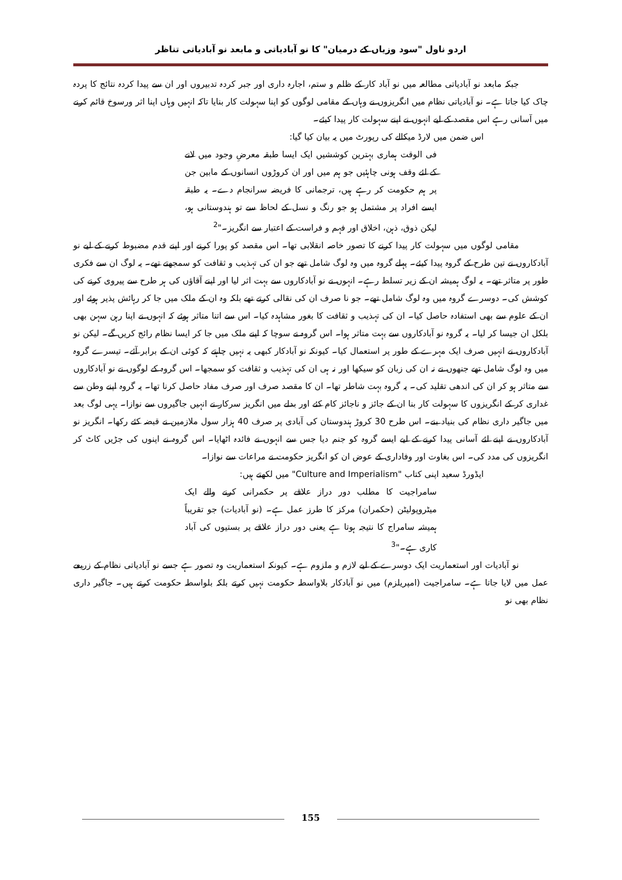اردو ناول "سود وزیاں کے درمیان" کا نو آبادیاتی و مابعد نو آبادیاتی تناظر
جبکہ مابعد نو آبادیاتی مطالعہ میں نو آباد کار کے ظلم و ستم، اجارہ داری اور جبر کردہ تدبیروں اور ان سے پیدا کردہ نتائج کا پردہ چاک کیا جاتا ہے۔ نو آبادیاتی نظام میں انگریزوں نے وہاں کے مقامی لوگوں کو اپنا سہولت کار بنایا تاکہ انہیں وہاں اپنا اثر ورسوخ قائم کرنے میں آسانی رہے اس مقصد کے لیے انہوں نے اپنے سہولت کار پیدا کیئے۔
اس ضمن میں لارڈ میکالے کی رپورٹ میں یہ بیان کیا گیا:
فی الوقت ہماری بہترین کوششیں ایک ایسا طبقہ معرضِ وجود میں لانے کے لئے وقف ہونی چاہئیں جو ہم میں اور ان کروڑوں انسانوں کے مابین جن پر ہم حکومت کر رہے ہیں، ترجمانی کا فریضہ سرانجام دے۔ یہ طبقہ ایسے افراد پر مشتمل ہو جو رنگ و نسل کے لحاظ سے تو ہندوستانی ہو، لیکن ذوق، ذہن، اخلاق اور فہم و فراست کے اعتبار سے انگریز۔"<sup>2</sup>
مقامی لوگوں میں سہولت کار پیدا کرنے کا تصور خاصہ انقلابی تھا۔ اس مقصد کو پورا کرنے اور اپنے قدم مضبوط کرنے کے لیے نو آبادکاروں نے تین طرح کے گروہ پیدا کیئے۔ پہلے گروہ میں وہ لوگ شامل تھے جو ان کی تہذیب و ثقافت کو سمجھتے تھے۔ یہ لوگ ان سے فکری طور پر متاثر تھے۔ یہ لوگ ہمیشہ ان کے زیر تسلط رہے۔ انہوں نے نو آبادکاروں سے بہت اثر لیا اور اپنے آقاؤں کی ہر طرح سے پیروی کرنے کی کوشش کی۔ دوسرے گروہ میں وہ لوگ شامل تھے۔ جو نا صرف ان کی نقالی کرتے تھے بلکہ وہ ان کے ملک میں جا کر رہائش پذیر ہوئے اور ان کے علوم سے بھی استفادہ حاصل کیا۔ ان کی تہذیب و ثقافت کا بغور مشاہدہ کیا۔ اس سے اتنا متاثر ہوئے کہ انہوں نے اپنا رہن سہن بھی بلکل ان جیسا کر لیا۔ یہ گروہ نو آبادکاروں سے بہت متاثر ہوا۔ اس گروہ نے سوچا کہ اپنے ملک میں جا کر ایسا نظام رائج کریں گے۔ لیکن نو آبادکاروں نے انہیں صرف ایک مہرے کے طور پر استعمال کیا۔ کیونکہ نو آبادکار کبھی یہ نہیں چاہتے کہ کوئی ان کے برابر آئے۔ تیسرے گروہ میں وہ لوگ شامل تھے جنھوں نے نہ ان کی زبان کو سیکھا اور نہ ہی ان کی تہذیب و ثقافت کو سمجھا۔ اس گروہ کے لوگوں نے نو آبادکاروں سے متاثر ہو کر ان کی اندھی تقلید کی۔ یہ گروہ بہت شاطر تھا۔ ان کا مقصد صرف اور صرف مفاد حاصل کرنا تھا۔ یہ گروہ اپنے وطن سے غداری کر کے انگریزوں کا سہولت کار بنا ان کے جائز و ناجائز کام کئے اور بدلے میں انگریز سرکار نے انہیں جاگیروں سے نوازا۔ یہی لوگ بعد میں جاگیر داری نظام کی بنیاد بنے۔ اس طرح 30 کروڑ ہندوستان کی آبادی پر صرف 40 ہزار سول ملازمین نے قبضہ کئے رکھا۔ انگریز نو آبادکاروں نے اپنے لئے آسانی پیدا کرنے کے لیے ایسے گروہ کو جنم دیا جس سے انہوں نے فائدہ اٹھایا۔ اس گروہ نے اپنوں کی جڑیں کاٹ کر انگریزوں کی مدد کی۔ اس بغاوت اور وفاداری کے عوض ان کو انگریز حکومت نے مراعات سے نوازا۔
ایڈورڈ سعید اپنی کتاب "Culture and Imperialism" میں لکھتے ہیں:
سامراجیت کا مطلب دور دراز علاقے پر حکمرانی کرنے والے ایک میٹروپولیٹن (حکمران) مرکز کا طرز عمل ہے۔ (نو آبادیات) جو تقریباً ہمیشہ سامراج کا نتیجہ ہوتا ہے یعنی دور دراز علاقے پر بستیوں کی آباد کاری ہے۔"<sup>3</sup>
نو آبادیات اور استعماریت ایک دوسرے کے لیے لازم و ملزوم ہے۔ کیونکہ استعماریت وہ تصور ہے جسے نو آبادیاتی نظام کے زریعے عمل میں لایا جاتا ہے۔ سامراجیت (امپریلزم) میں نو آبادکار بلاواسطہ حکومت نہیں کرتے بلکہ بلواسطہ حکومت کرتے ہیں۔ جاگیر داری نظام بھی نو
155